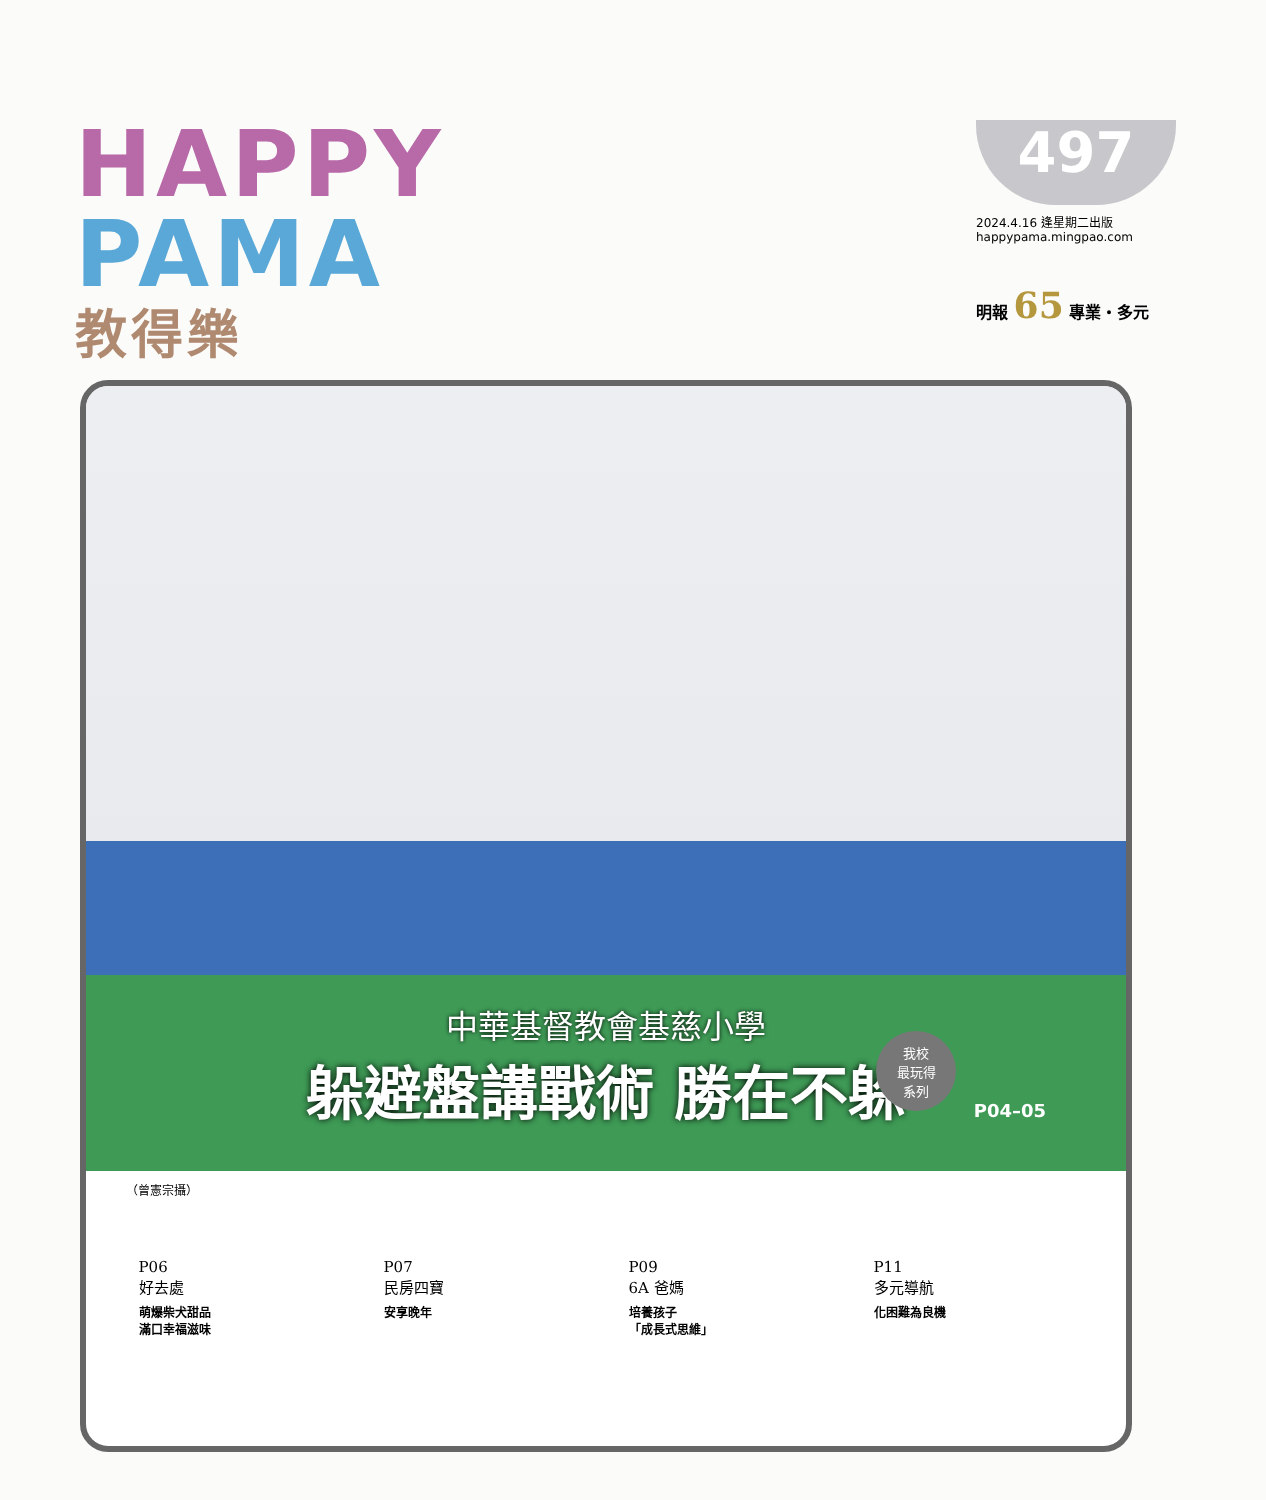HAPPY
PAMA
教得樂
497
2024.4.16 逢星期二出版
happypama.mingpao.com
明報 65 專業‧多元
中華基督教會基慈小學
躲避盤講戰術 勝在不躲
我校
最玩得
系列
P04–05
（曾憲宗攝）
P06
好去處
萌爆柴犬甜品
滿口幸福滋味
P07
民房四寶
安享晚年
P09
6A 爸媽
培養孩子
「成長式思維」
P11
多元導航
化困難為良機